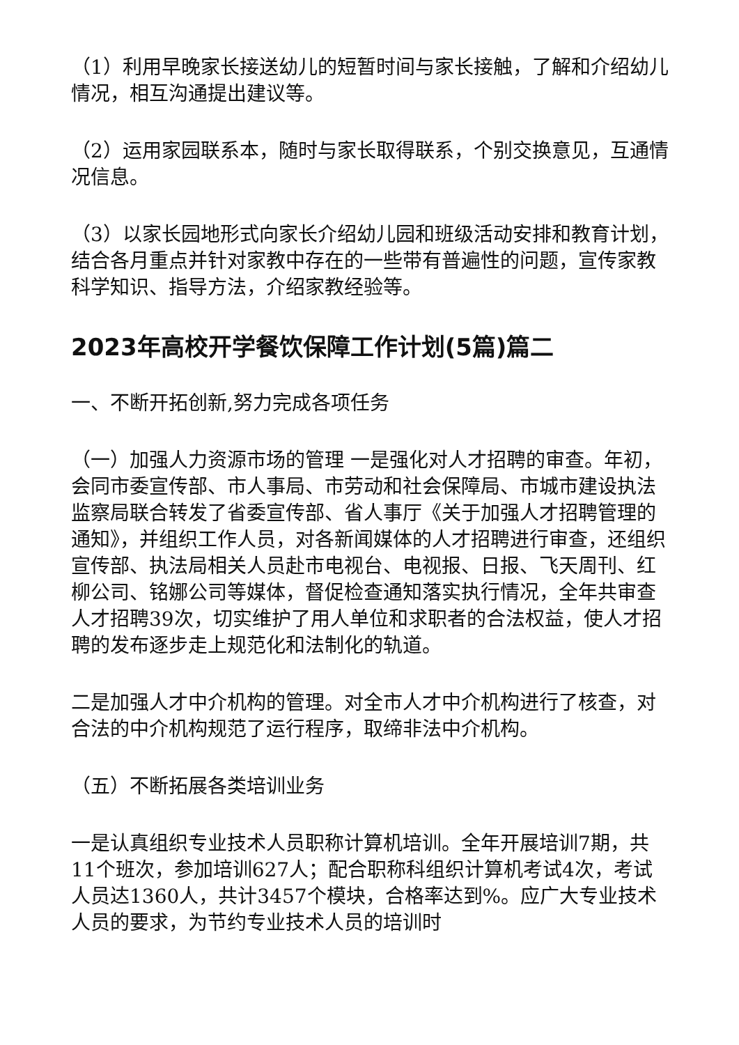（1）利用早晚家长接送幼儿的短暂时间与家长接触，了解和介绍幼儿情况，相互沟通提出建议等。
（2）运用家园联系本，随时与家长取得联系，个别交换意见，互通情况信息。
（3）以家长园地形式向家长介绍幼儿园和班级活动安排和教育计划，结合各月重点并针对家教中存在的一些带有普遍性的问题，宣传家教科学知识、指导方法，介绍家教经验等。
2023年高校开学餐饮保障工作计划(5篇)篇二
一、不断开拓创新,努力完成各项任务
（一）加强人力资源市场的管理 一是强化对人才招聘的审查。年初，会同市委宣传部、市人事局、市劳动和社会保障局、市城市建设执法监察局联合转发了省委宣传部、省人事厅《关于加强人才招聘管理的通知》，并组织工作人员，对各新闻媒体的人才招聘进行审查，还组织宣传部、执法局相关人员赴市电视台、电视报、日报、飞天周刊、红柳公司、铭娜公司等媒体，督促检查通知落实执行情况，全年共审查人才招聘39次，切实维护了用人单位和求职者的合法权益，使人才招聘的发布逐步走上规范化和法制化的轨道。
二是加强人才中介机构的管理。对全市人才中介机构进行了核查，对合法的中介机构规范了运行程序，取缔非法中介机构。
（五）不断拓展各类培训业务
一是认真组织专业技术人员职称计算机培训。全年开展培训7期，共11个班次，参加培训627人；配合职称科组织计算机考试4次，考试人员达1360人，共计3457个模块，合格率达到%。应广大专业技术人员的要求，为节约专业技术人员的培训时